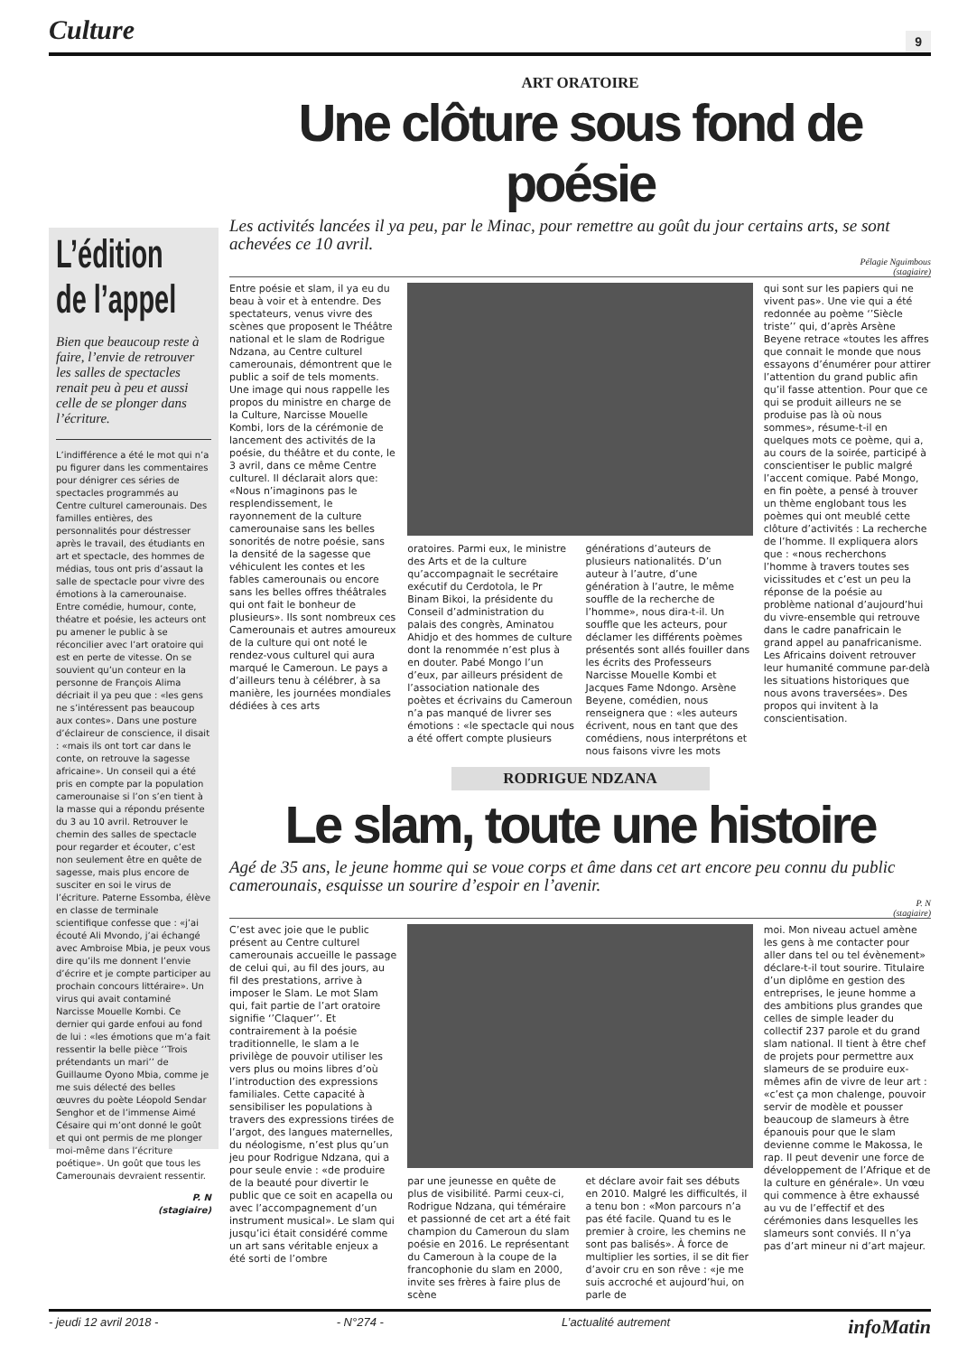Culture
9
L’édition de l’appel
Bien que beaucoup reste à faire, l’envie de retrouver les salles de spectacles renait peu à peu et aussi celle de se plonger dans l’écriture.
L’indifférence a été le mot qui n’a pu figurer dans les commentaires pour dénigrer ces séries de spectacles programmés au Centre culturel camerounais. Des familles entières, des personnalités pour déstresser après le travail, des étudiants en art et spectacle, des hommes de médias, tous ont pris d’assaut la salle de spectacle pour vivre des émotions à la camerounaise. Entre comédie, humour, conte, théatre et poésie, les acteurs ont pu amener le public à se réconcilier avec l’art oratoire qui est en perte de vitesse. On se souvient qu’un conteur en la personne de François Alima décriait il ya peu que : «les gens ne s’intéressent pas beaucoup aux contes». Dans une posture d’éclaireur de conscience, il disait : «mais ils ont tort car dans le conte, on retrouve la sagesse africaine». Un conseil qui a été pris en compte par la population camerounaise si l’on s’en tient à la masse qui a répondu présente du 3 au 10 avril. Retrouver le chemin des salles de spectacle pour regarder et écouter, c’est non seulement être en quête de sagesse, mais plus encore de susciter en soi le virus de l’écriture. Paterne Essomba, élève en classe de terminale scientifique confesse que : «j’ai écouté Ali Mvondo, j’ai échangé avec Ambroise Mbia, je peux vous dire qu’ils me donnent l’envie d’écrire et je compte participer au prochain concours littéraire». Un virus qui avait contaminé Narcisse Mouelle Kombi. Ce dernier qui garde enfoui au fond de lui : «les émotions que m’a fait ressentir la belle pièce ‘’Trois prétendants un mari’’ de Guillaume Oyono Mbia, comme je me suis délecté des belles œuvres du poète Léopold Sendar Senghor et de l’immense Aimé Césaire qui m’ont donné le goût et qui ont permis de me plonger moi-même dans l’écriture poétique». Un goût que tous les Camerounais devraient ressentir.
P. N
(stagiaire)
ART ORATOIRE
Une clôture sous fond de poésie
Les activités lancées il ya peu, par le Minac, pour remettre au goût du jour certains arts, se sont achevées ce 10 avril.
Pélagie Nguimbous
(stagiaire)
Entre poésie et slam, il ya eu du beau à voir et à entendre. Des spectateurs, venus vivre des scènes que proposent le Théâtre national et le slam de Rodrigue Ndzana, au Centre culturel camerounais, démontrent que le public a soif de tels moments. Une image qui nous rappelle les propos du ministre en charge de la Culture, Narcisse Mouelle Kombi, lors de la cérémonie de lancement des activités de la poésie, du théâtre et du conte, le 3 avril, dans ce même Centre culturel. Il déclarait alors que: «Nous n’imaginons pas le resplendissement, le rayonnement de la culture camerounaise sans les belles sonorités de notre poésie, sans la densité de la sagesse que véhiculent les contes et les fables camerounais ou encore sans les belles offres théâtrales qui ont fait le bonheur de plusieurs». Ils sont nombreux ces Camerounais et autres amoureux de la culture qui ont noté le rendez-vous culturel qui aura marqué le Cameroun. Le pays a d’ailleurs tenu à célébrer, à sa manière, les journées mondiales dédiées à ces arts
oratoires. Parmi eux, le ministre des Arts et de la culture qu’accompagnait le secrétaire exécutif du Cerdotola, le Pr Binam Bikoi, la présidente du Conseil d’administration du palais des congrès, Aminatou Ahidjo et des hommes de culture dont la renommée n’est plus à en douter. Pabé Mongo l’un d’eux, par ailleurs président de l’association nationale des poètes et écrivains du Cameroun n’a pas manqué de livrer ses émotions : «le spectacle qui nous a été offert compte plusieurs
générations d’auteurs de plusieurs nationalités. D’un auteur à l’autre, d’une génération à l’autre, le même souffle de la recherche de l’homme», nous dira-t-il. Un souffle que les acteurs, pour déclamer les différents poèmes présentés sont allés fouiller dans les écrits des Professeurs Narcisse Mouelle Kombi et Jacques Fame Ndongo. Arsène Beyene, comédien, nous renseignera que : «les auteurs écrivent, nous en tant que des comédiens, nous interprétons et nous faisons vivre les mots
qui sont sur les papiers qui ne vivent pas». Une vie qui a été redonnée au poème ‘’Siècle triste’’ qui, d’après Arsène Beyene retrace «toutes les affres que connait le monde que nous essayons d’énumérer pour attirer l’attention du grand public afin qu’il fasse attention. Pour que ce qui se produit ailleurs ne se produise pas là où nous sommes», résume-t-il en quelques mots ce poème, qui a, au cours de la soirée, participé à conscientiser le public malgré l’accent comique. Pabé Mongo, en fin poète, a pensé à trouver un thème englobant tous les poèmes qui ont meublé cette clôture d’activités : La recherche de l’homme. Il expliquera alors que : «nous recherchons l’homme à travers toutes ses vicissitudes et c’est un peu la réponse de la poésie au problème national d’aujourd’hui du vivre-ensemble qui retrouve dans le cadre panafricain le grand appel au panafricanisme. Les Africains doivent retrouver leur humanité commune par-delà les situations historiques que nous avons traversées». Des propos qui invitent à la conscientisation.
RODRIGUE NDZANA
Le slam, toute une histoire
Agé de 35 ans, le jeune homme qui se voue corps et âme dans cet art encore peu connu du public camerounais, esquisse un sourire d’espoir en l’avenir.
P. N
(stagiaire)
C’est avec joie que le public présent au Centre culturel camerounais accueille le passage de celui qui, au fil des jours, au fil des prestations, arrive à imposer le Slam. Le mot Slam qui, fait partie de l’art oratoire signifie ‘’Claquer’’. Et contrairement à la poésie traditionnelle, le slam a le privilège de pouvoir utiliser les vers plus ou moins libres d’où l’introduction des expressions familiales. Cette capacité à sensibiliser les populations à travers des expressions tirées de l’argot, des langues maternelles, du néologisme, n’est plus qu’un jeu pour Rodrigue Ndzana, qui a pour seule envie : «de produire de la beauté pour divertir le public que ce soit en acapella ou avec l’accompagnement d’un instrument musical». Le slam qui jusqu’ici était considéré comme un art sans véritable enjeux a été sorti de l’ombre
par une jeunesse en quête de plus de visibilité. Parmi ceux-ci, Rodrigue Ndzana, qui téméraire et passionné de cet art a été fait champion du Cameroun du slam poésie en 2016. Le représentant du Cameroun à la coupe de la francophonie du slam en 2000, invite ses frères à faire plus de scène
et déclare avoir fait ses débuts en 2010. Malgré les difficultés, il a tenu bon : «Mon parcours n’a pas été facile. Quand tu es le premier à croire, les chemins ne sont pas balisés». À force de multiplier les sorties, il se dit fier d’avoir cru en son rêve : «je me suis accroché et aujourd’hui, on parle de
moi. Mon niveau actuel amène les gens à me contacter pour aller dans tel ou tel évènement» déclare-t-il tout sourire. Titulaire d’un diplôme en gestion des entreprises, le jeune homme a des ambitions plus grandes que celles de simple leader du collectif 237 parole et du grand slam national. Il tient à être chef de projets pour permettre aux slameurs de se produire eux-mêmes afin de vivre de leur art : «c’est ça mon chalenge, pouvoir servir de modèle et pousser beaucoup de slameurs à être épanouis pour que le slam devienne comme le Makossa, le rap. Il peut devenir une force de développement de l’Afrique et de la culture en générale». Un vœu qui commence à être exhaussé au vu de l’effectif et des cérémonies dans lesquelles les slameurs sont conviés. Il n’ya pas d’art mineur ni d’art majeur.
- jeudi 12 avril 2018 - - N°274 - L’actualité autrement infoMatin